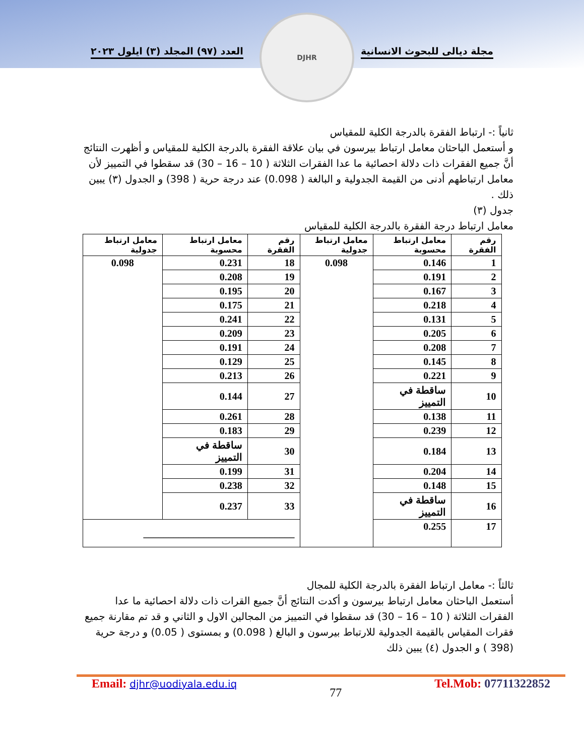العدد (٩٧) المجلد (٣) ايلول ٢٠٢٣
مجلة ديالى للبحوث الانسانية
DJHR
ثانياً :- ارتباط الفقرة بالدرجة الكلية للمقياس
و أستعمل الباحثان معامل ارتباط بيرسون في بيان علاقة الفقرة بالدرجة الكلية للمقياس و أظهرت النتائج أنَّ جميع الفقرات ذات دلالة احصائية ما عدا الفقرات الثلاثة ( 10 – 16 – 30) قد سقطوا في التمييز لأن معامل ارتباطهم أدنى من القيمة الجدولية و البالغة ( 0.098) عند درجة حرية ( 398) و الجدول (٣) يبين ذلك .
جدول (٣)
معامل ارتباط درجة الفقرة بالدرجة الكلية للمقياس
| رقم الفقرة | معامل ارتباط محسوبة | معامل ارتباط جدولية | رقم الفقرة | معامل ارتباط محسوبة | معامل ارتباط جدولية |
| --- | --- | --- | --- | --- | --- |
| 1 | 0.146 | 0.098 | 18 | 0.231 | 0.098 |
| 2 | 0.191 | | 19 | 0.208 | |
| 3 | 0.167 | | 20 | 0.195 | |
| 4 | 0.218 | | 21 | 0.175 | |
| 5 | 0.131 | | 22 | 0.241 | |
| 6 | 0.205 | | 23 | 0.209 | |
| 7 | 0.208 | | 24 | 0.191 | |
| 8 | 0.145 | | 25 | 0.129 | |
| 9 | 0.221 | | 26 | 0.213 | |
| 10 | ساقطة في التمييز | | 27 | 0.144 | |
| 11 | 0.138 | | 28 | 0.261 | |
| 12 | 0.239 | | 29 | 0.183 | |
| 13 | 0.184 | | 30 | ساقطة في التمييز | |
| 14 | 0.204 | | 31 | 0.199 | |
| 15 | 0.148 | | 32 | 0.238 | |
| 16 | ساقطة في التمييز | | 33 | 0.237 | |
| 17 | 0.255 | | ______________________________ | | |
ثالثاً :- معامل ارتباط الفقرة بالدرجة الكلية للمجال
أستعمل الباحثان معامل ارتباط بيرسون و أكدت النتائج أنَّ جميع القرات ذات دلالة احصائية ما عدا الفقرات الثلاثة ( 10 – 16 – 30) قد سقطوا في التمييز من المجالين الاول و الثاني و قد تم مقارنة جميع فقرات المقياس بالقيمة الجدولية للارتباط بيرسون و البالغ ( 0.098) و بمستوى ( 0.05) و درجة حرية (398 ) و الجدول (٤) يبين ذلك
Email: djhr@uodiyala.edu.iq 77 Tel.Mob: 07711322852